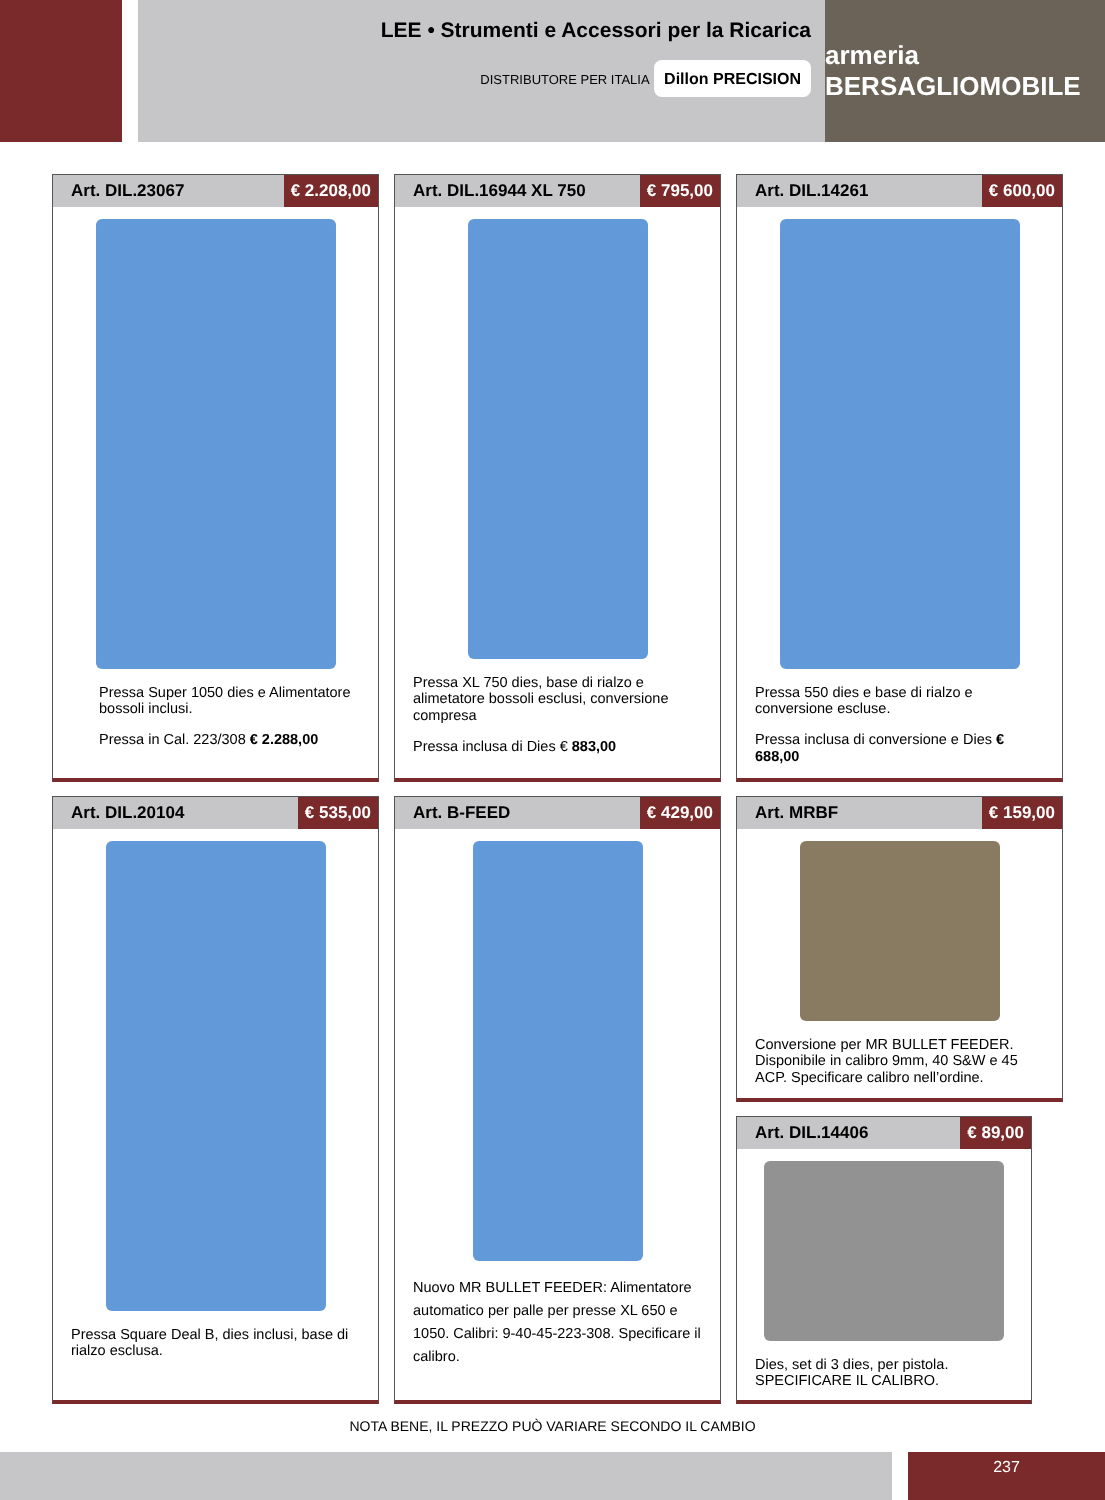LEE • Strumenti e Accessori per la Ricarica
DISTRIBUTORE PER ITALIA Dillon PRECISION
armeria BERSAGLIOMOBILE
Art. DIL.23067 € 2.208,00
Pressa Super 1050 dies e Alimentatore bossoli inclusi.
Pressa in Cal. 223/308 € 2.288,00
Art. DIL.16944 XL 750 € 795,00
Pressa XL 750 dies, base di rialzo e alimetatore bossoli esclusi, conversione compresa
Pressa inclusa di Dies € 883,00
Art. DIL.14261 € 600,00
Pressa 550 dies e base di rialzo e conversione escluse.
Pressa inclusa di conversione e Dies € 688,00
Art. DIL.20104 € 535,00
Pressa Square Deal B, dies inclusi, base di rialzo esclusa.
Art. B-FEED € 429,00
Nuovo MR BULLET FEEDER: Alimentatore automatico per palle per presse XL 650 e 1050. Calibri: 9-40-45-223-308. Specificare il calibro.
Art. MRBF € 159,00
Conversione per MR BULLET FEEDER. Disponibile in calibro 9mm, 40 S&W e 45 ACP. Specificare calibro nell’ordine.
Art. DIL.14406 € 89,00
Dies, set di 3 dies, per pistola. SPECIFICARE IL CALIBRO.
NOTA BENE, IL PREZZO PUÒ VARIARE SECONDO IL CAMBIO
237